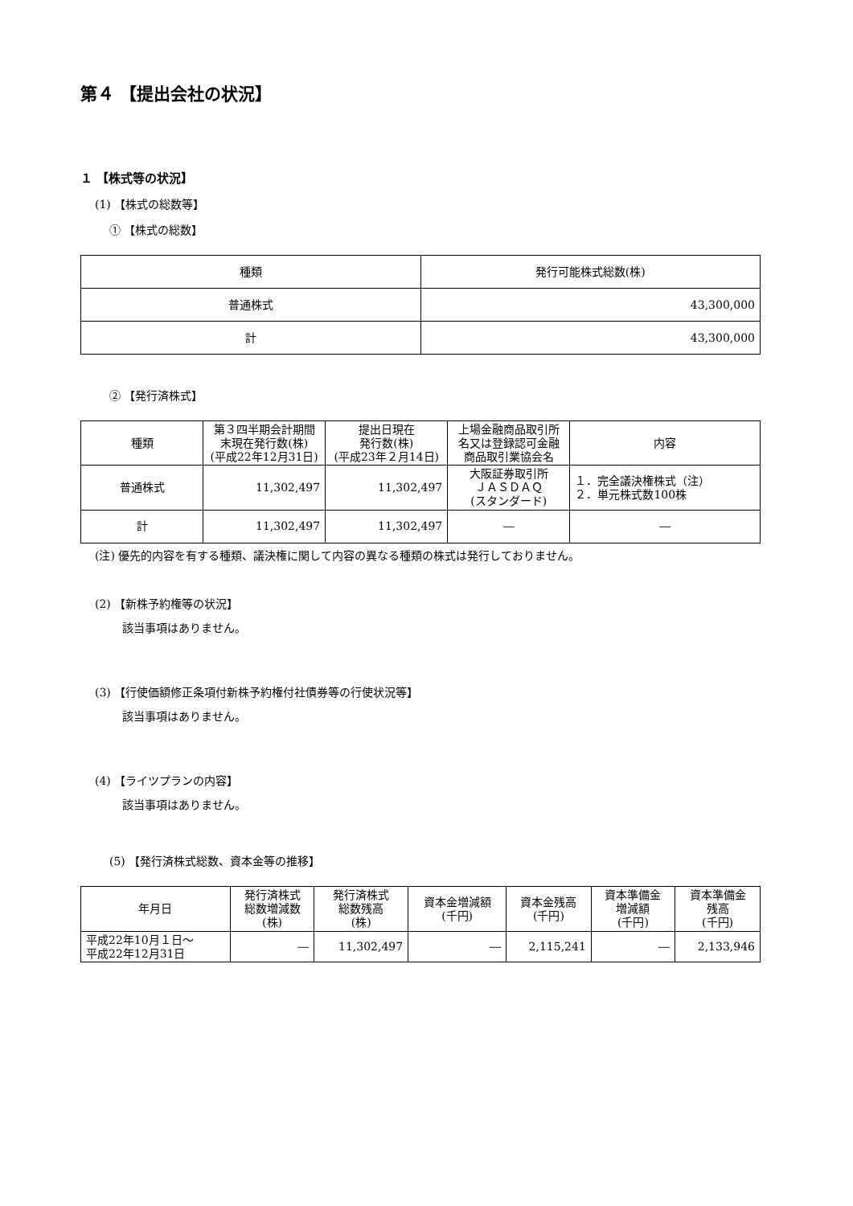第４ 【提出会社の状況】
１ 【株式等の状況】
(1) 【株式の総数等】
① 【株式の総数】
| 種類 | 発行可能株式総数(株) |
| --- | --- |
| 普通株式 | 43,300,000 |
| 計 | 43,300,000 |
② 【発行済株式】
| 種類 | 第３四半期会計期間 末現在発行数(株) (平成22年12月31日) | 提出日現在 発行数(株) (平成23年２月14日) | 上場金融商品取引所 名又は登録認可金融 商品取引業協会名 | 内容 |
| --- | --- | --- | --- | --- |
| 普通株式 | 11,302,497 | 11,302,497 | 大阪証券取引所 ＪＡＳＤＡＱ (スタンダード) | １．完全議決権株式（注） ２．単元株式数100株 |
| 計 | 11,302,497 | 11,302,497 | ― | ― |
(注) 優先的内容を有する種類、議決権に関して内容の異なる種類の株式は発行しておりません。
(2) 【新株予約権等の状況】
該当事項はありません。
(3) 【行使価額修正条項付新株予約権付社債券等の行使状況等】
該当事項はありません。
(4) 【ライツプランの内容】
該当事項はありません。
(5) 【発行済株式総数、資本金等の推移】
| 年月日 | 発行済株式 総数増減数 (株) | 発行済株式 総数残高 (株) | 資本金増減額 (千円) | 資本金残高 (千円) | 資本準備金 増減額 (千円) | 資本準備金 残高 (千円) |
| --- | --- | --- | --- | --- | --- | --- |
| 平成22年10月１日～ 平成22年12月31日 | ― | 11,302,497 | ― | 2,115,241 | ― | 2,133,946 |